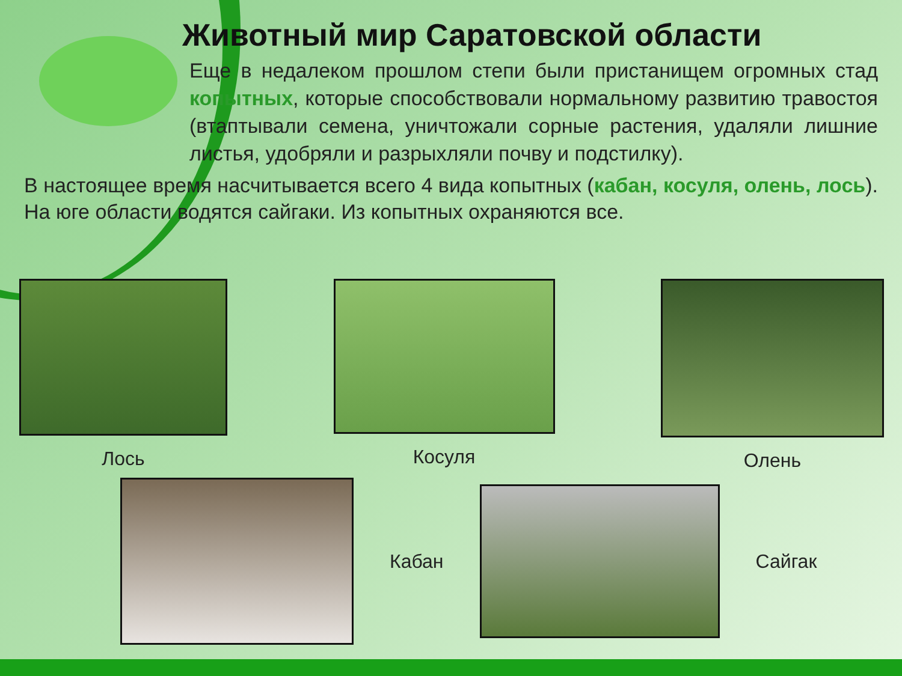Животный мир Саратовской области
Еще в недалеком прошлом степи были пристанищем огромных стад копытных, которые способствовали нормальному развитию травостоя (втаптывали семена, уничтожали сорные растения, удаляли лишние листья, удобряли и разрыхляли почву и подстилку).
В настоящее время насчитывается всего 4 вида копытных (кабан, косуля, олень, лось). На юге области водятся сайгаки. Из копытных охраняются все.
Лось Косуля Олень
Кабан Сайгак